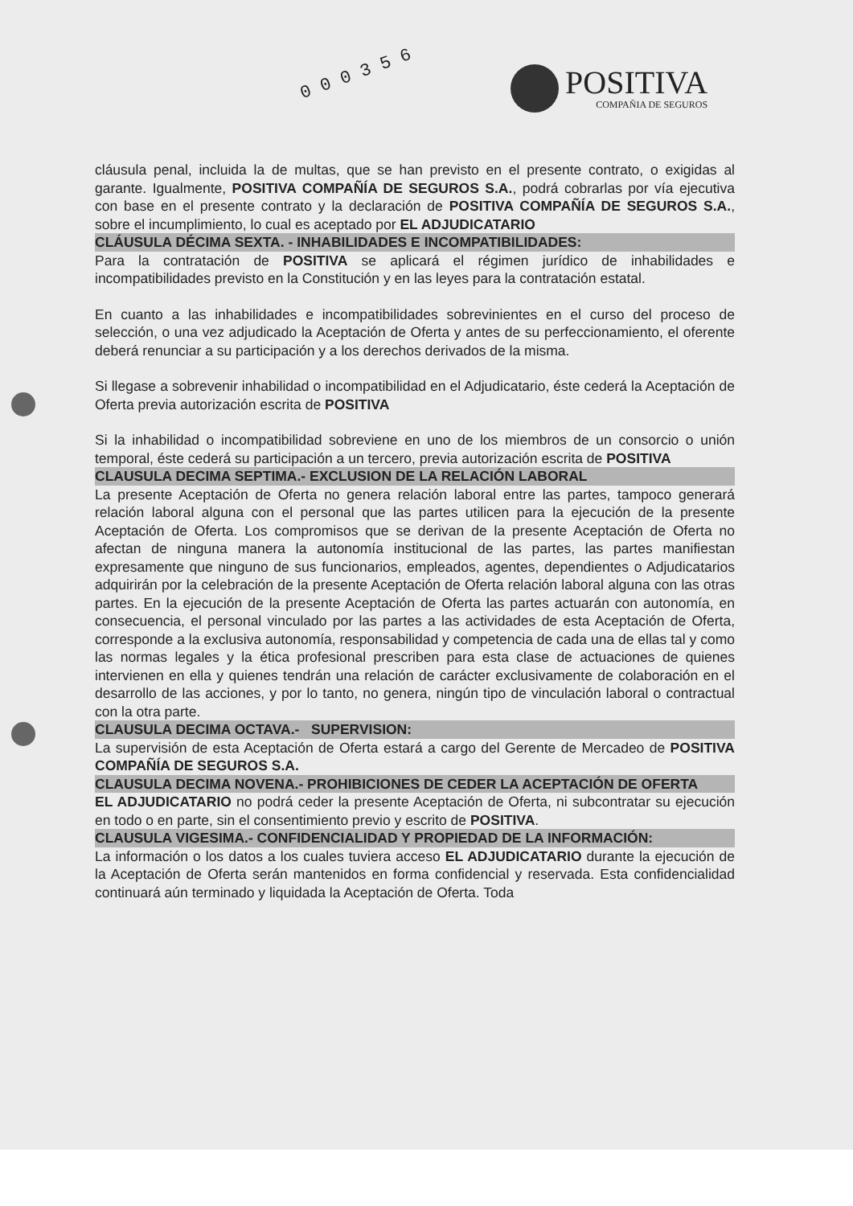0 0 0 3 5 6
POSITIVA
COMPAÑIA DE SEGUROS
cláusula penal, incluida la de multas, que se han previsto en el presente contrato, o exigidas al garante. Igualmente, POSITIVA COMPAÑÍA DE SEGUROS S.A., podrá cobrarlas por vía ejecutiva con base en el presente contrato y la declaración de POSITIVA COMPAÑÍA DE SEGUROS S.A., sobre el incumplimiento, lo cual es aceptado por EL ADJUDICATARIO
CLÁUSULA DÉCIMA SEXTA. - INHABILIDADES E INCOMPATIBILIDADES:
Para la contratación de POSITIVA se aplicará el régimen jurídico de inhabilidades e incompatibilidades previsto en la Constitución y en las leyes para la contratación estatal.
En cuanto a las inhabilidades e incompatibilidades sobrevinientes en el curso del proceso de selección, o una vez adjudicado la Aceptación de Oferta y antes de su perfeccionamiento, el oferente deberá renunciar a su participación y a los derechos derivados de la misma.
Si llegase a sobrevenir inhabilidad o incompatibilidad en el Adjudicatario, éste cederá la Aceptación de Oferta previa autorización escrita de POSITIVA
Si la inhabilidad o incompatibilidad sobreviene en uno de los miembros de un consorcio o unión temporal, éste cederá su participación a un tercero, previa autorización escrita de POSITIVA
CLAUSULA DECIMA SEPTIMA.- EXCLUSION DE LA RELACIÓN LABORAL
La presente Aceptación de Oferta no genera relación laboral entre las partes, tampoco generará relación laboral alguna con el personal que las partes utilicen para la ejecución de la presente Aceptación de Oferta. Los compromisos que se derivan de la presente Aceptación de Oferta no afectan de ninguna manera la autonomía institucional de las partes, las partes manifiestan expresamente que ninguno de sus funcionarios, empleados, agentes, dependientes o Adjudicatarios adquirirán por la celebración de la presente Aceptación de Oferta relación laboral alguna con las otras partes. En la ejecución de la presente Aceptación de Oferta las partes actuarán con autonomía, en consecuencia, el personal vinculado por las partes a las actividades de esta Aceptación de Oferta, corresponde a la exclusiva autonomía, responsabilidad y competencia de cada una de ellas tal y como las normas legales y la ética profesional prescriben para esta clase de actuaciones de quienes intervienen en ella y quienes tendrán una relación de carácter exclusivamente de colaboración en el desarrollo de las acciones, y por lo tanto, no genera, ningún tipo de vinculación laboral o contractual con la otra parte.
CLAUSULA DECIMA OCTAVA.- SUPERVISION:
La supervisión de esta Aceptación de Oferta estará a cargo del Gerente de Mercadeo de POSITIVA COMPAÑÍA DE SEGUROS S.A.
CLAUSULA DECIMA NOVENA.- PROHIBICIONES DE CEDER LA ACEPTACIÓN DE OFERTA
EL ADJUDICATARIO no podrá ceder la presente Aceptación de Oferta, ni subcontratar su ejecución en todo o en parte, sin el consentimiento previo y escrito de POSITIVA.
CLAUSULA VIGESIMA.- CONFIDENCIALIDAD Y PROPIEDAD DE LA INFORMACIÓN:
La información o los datos a los cuales tuviera acceso EL ADJUDICATARIO durante la ejecución de la Aceptación de Oferta serán mantenidos en forma confidencial y reservada. Esta confidencialidad continuará aún terminado y liquidada la Aceptación de Oferta. Toda